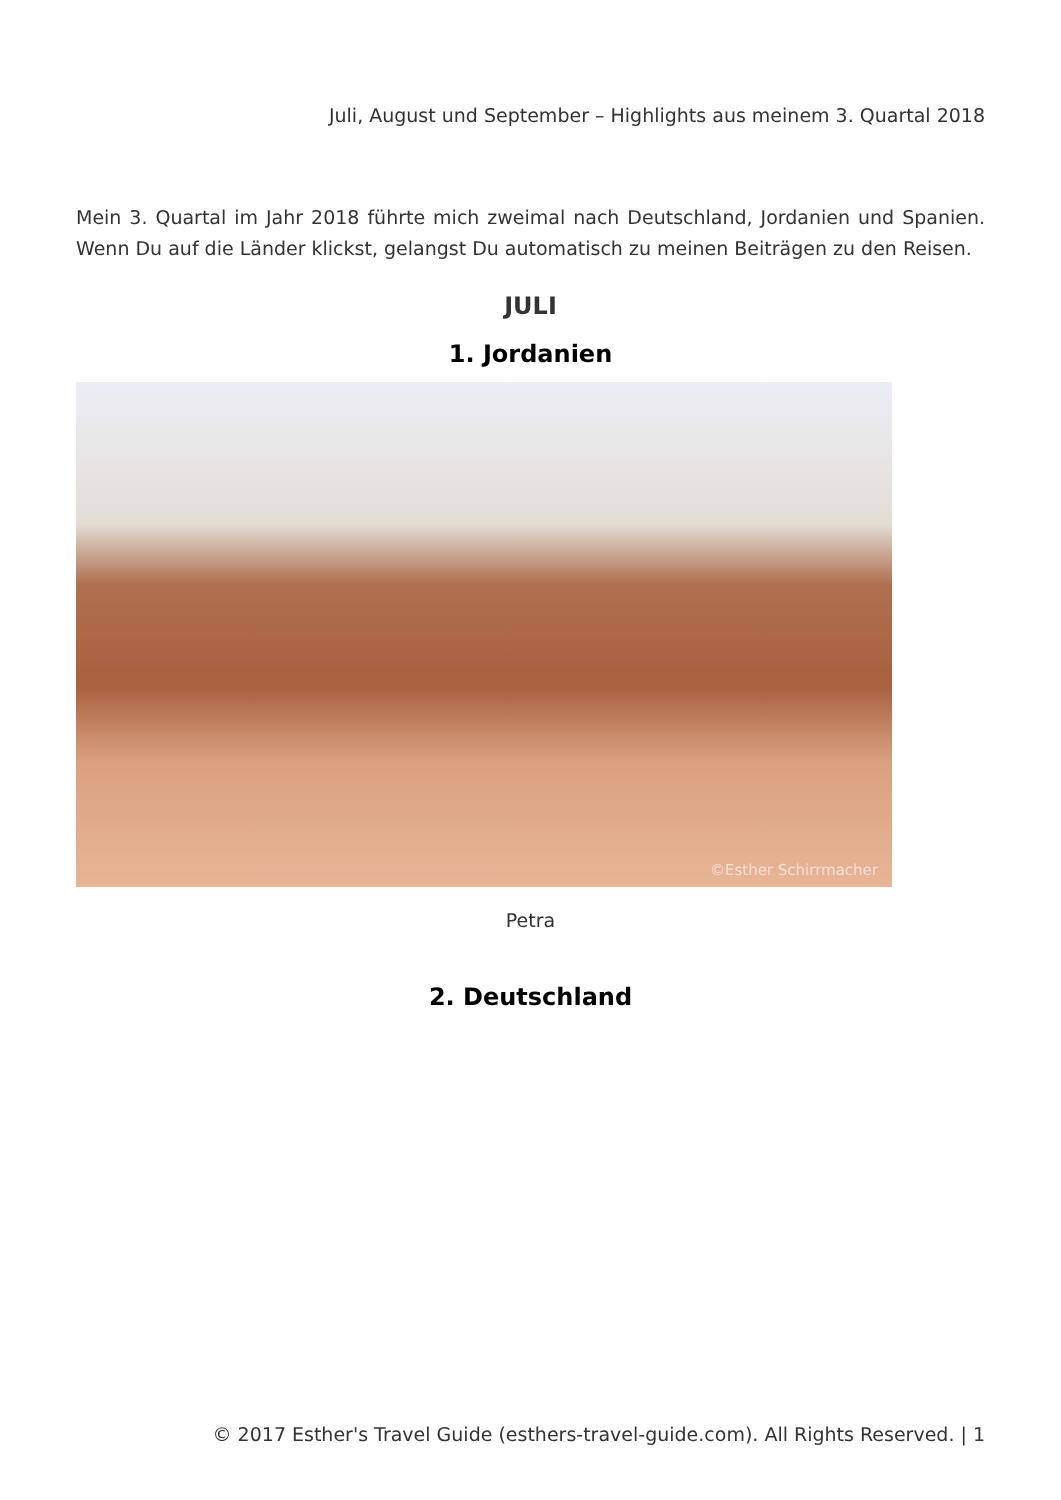Juli, August und September – Highlights aus meinem 3. Quartal 2018
Mein 3. Quartal im Jahr 2018 führte mich zweimal nach Deutschland, Jordanien und Spanien. Wenn Du auf die Länder klickst, gelangst Du automatisch zu meinen Beiträgen zu den Reisen.
JULI
1. Jordanien
©Esther Schirrmacher
Petra
2. Deutschland
© 2017 Esther's Travel Guide (esthers-travel-guide.com). All Rights Reserved. | 1